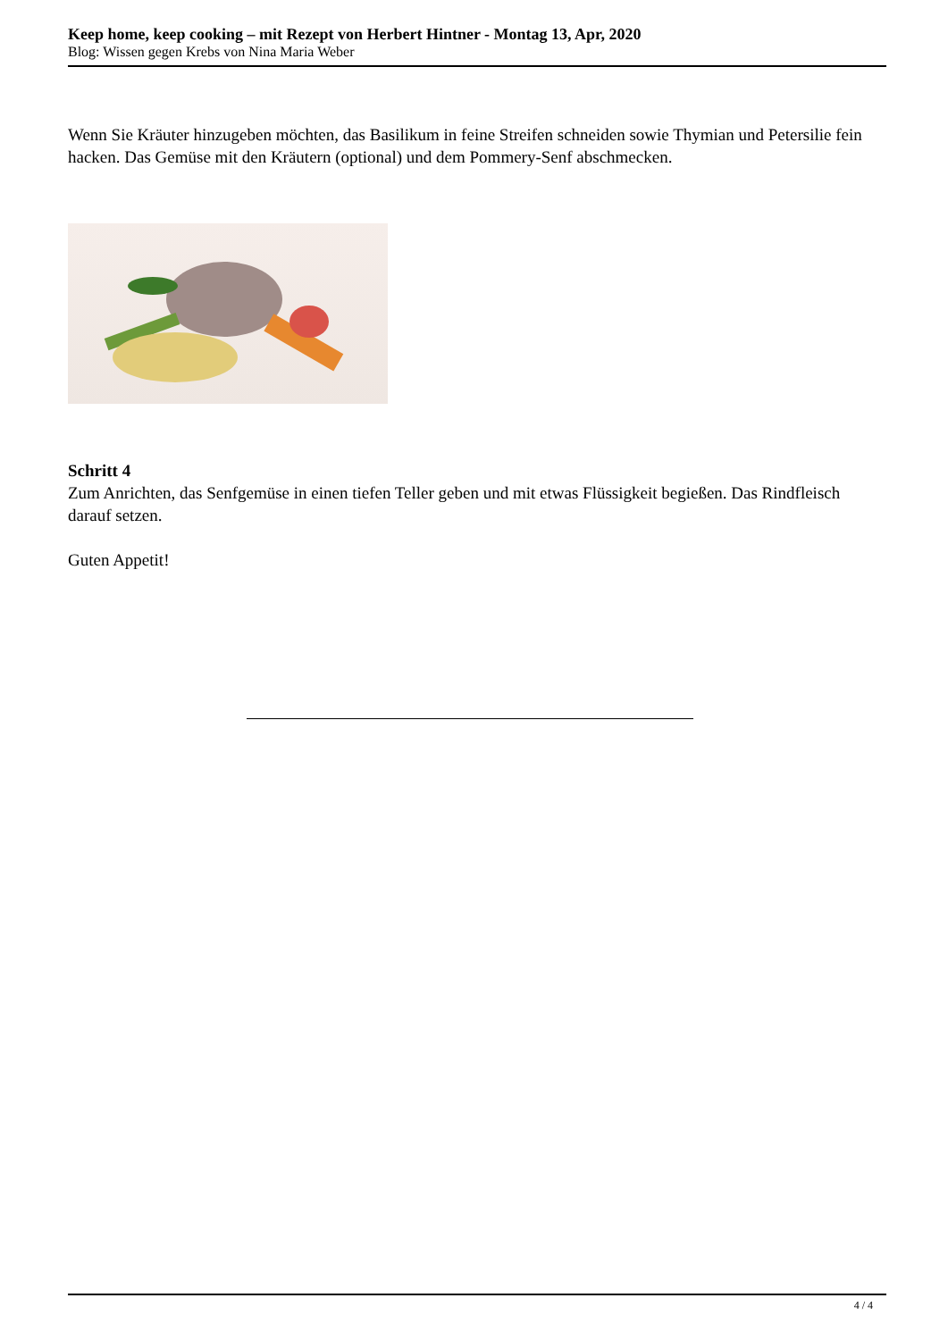Keep home, keep cooking – mit Rezept von Herbert Hintner - Montag 13, Apr, 2020
Blog: Wissen gegen Krebs von Nina Maria Weber
Wenn Sie Kräuter hinzugeben möchten, das Basilikum in feine Streifen schneiden sowie Thymian und Petersilie fein hacken. Das Gemüse mit den Kräutern (optional) und dem Pommery-Senf abschmecken.
Schritt 4
Zum Anrichten, das Senfgemüse in einen tiefen Teller geben und mit etwas Flüssigkeit begießen. Das Rindfleisch darauf setzen.
Guten Appetit!
4 / 4